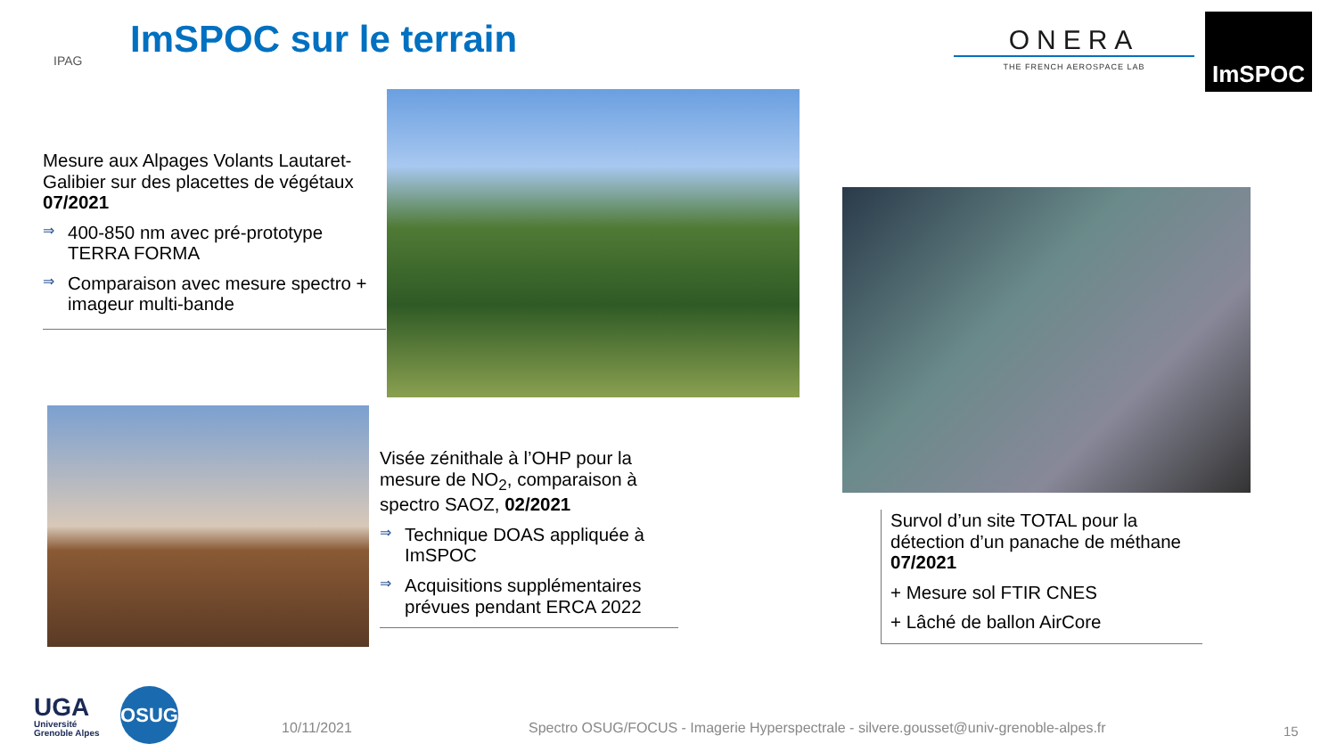IPAG ImSPOC sur le terrain
ONERA
THE FRENCH AEROSPACE LAB
ImSPOC
Mesure aux Alpages Volants Lautaret-Galibier sur des placettes de végétaux 07/2021
⇒
400-850 nm avec pré-prototype TERRA FORMA
⇒
Comparaison avec mesure spectro + imageur multi-bande
Visée zénithale à l’OHP pour la mesure de NO<sub>2</sub>, comparaison à spectro SAOZ, 02/2021
⇒
Technique DOAS appliquée à ImSPOC
⇒
Acquisitions supplémentaires prévues pendant ERCA 2022
Survol d’un site TOTAL pour la détection d’un panache de méthane 07/2021
+ Mesure sol FTIR CNES
+ Lâché de ballon AirCore
UGA
Université
Grenoble Alpes
OSUG
10/11/2021
Spectro OSUG/FOCUS - Imagerie Hyperspectrale - silvere.gousset@univ-grenoble-alpes.fr
15